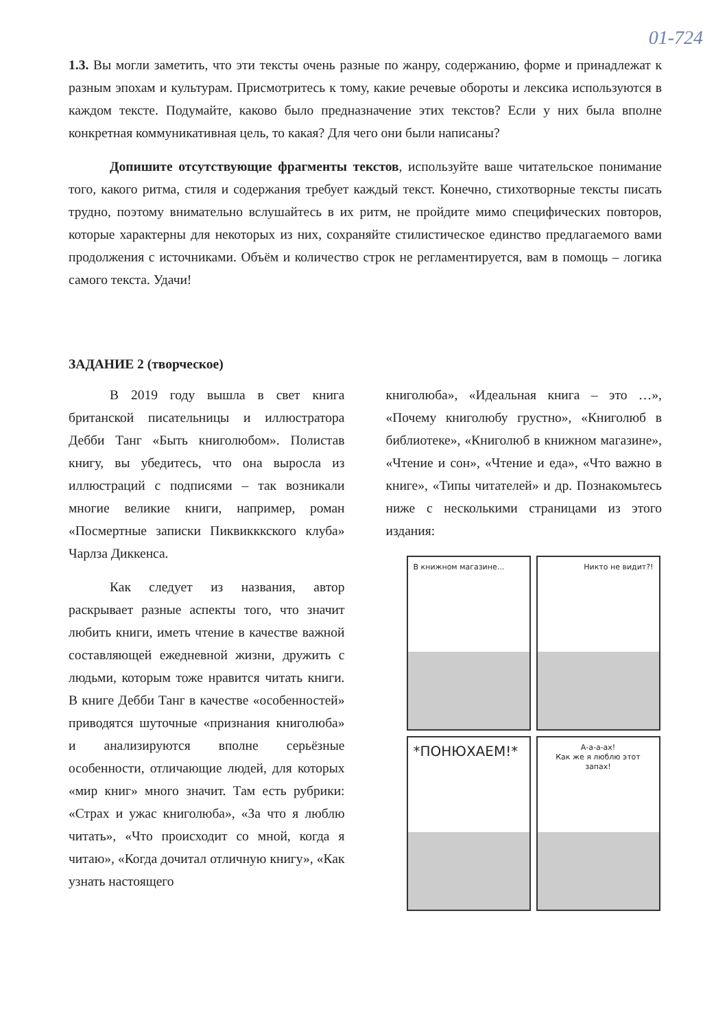01-724
1.3. Вы могли заметить, что эти тексты очень разные по жанру, содержанию, форме и принадлежат к разным эпохам и культурам. Присмотритесь к тому, какие речевые обороты и лексика используются в каждом тексте. Подумайте, каково было предназначение этих текстов? Если у них была вполне конкретная коммуникативная цель, то какая? Для чего они были написаны?
Допишите отсутствующие фрагменты текстов, используйте ваше читательское понимание того, какого ритма, стиля и содержания требует каждый текст. Конечно, стихотворные тексты писать трудно, поэтому внимательно вслушайтесь в их ритм, не пройдите мимо специфических повторов, которые характерны для некоторых из них, сохраняйте стилистическое единство предлагаемого вами продолжения с источниками. Объём и количество строк не регламентируется, вам в помощь – логика самого текста. Удачи!
ЗАДАНИЕ 2 (творческое)
В 2019 году вышла в свет книга британской писательницы и иллюстратора Дебби Танг «Быть книголюбом». Полистав книгу, вы убедитесь, что она выросла из иллюстраций с подписями – так возникали многие великие книги, например, роман «Посмертные записки Пиквикккского клуба» Чарлза Диккенса.
Как следует из названия, автор раскрывает разные аспекты того, что значит любить книги, иметь чтение в качестве важной составляющей ежедневной жизни, дружить с людьми, которым тоже нравится читать книги. В книге Дебби Танг в качестве «особенностей» приводятся шуточные «признания книголюба» и анализируются вполне серьёзные особенности, отличающие людей, для которых «мир книг» много значит. Там есть рубрики: «Страх и ужас книголюба», «За что я люблю читать», «Что происходит со мной, когда я читаю», «Когда дочитал отличную книгу», «Как узнать настоящего
книголюба», «Идеальная книга – это …», «Почему книголюбу грустно», «Книголюб в библиотеке», «Книголюб в книжном магазине», «Чтение и сон», «Чтение и еда», «Что важно в книге», «Типы читателей» и др. Познакомьтесь ниже с несколькими страницами из этого издания:
В книжном магазине...
Никто не видит?!
*ПОНЮХАЕМ!*
А-а-а-ах!
Как же я люблю этот запах!